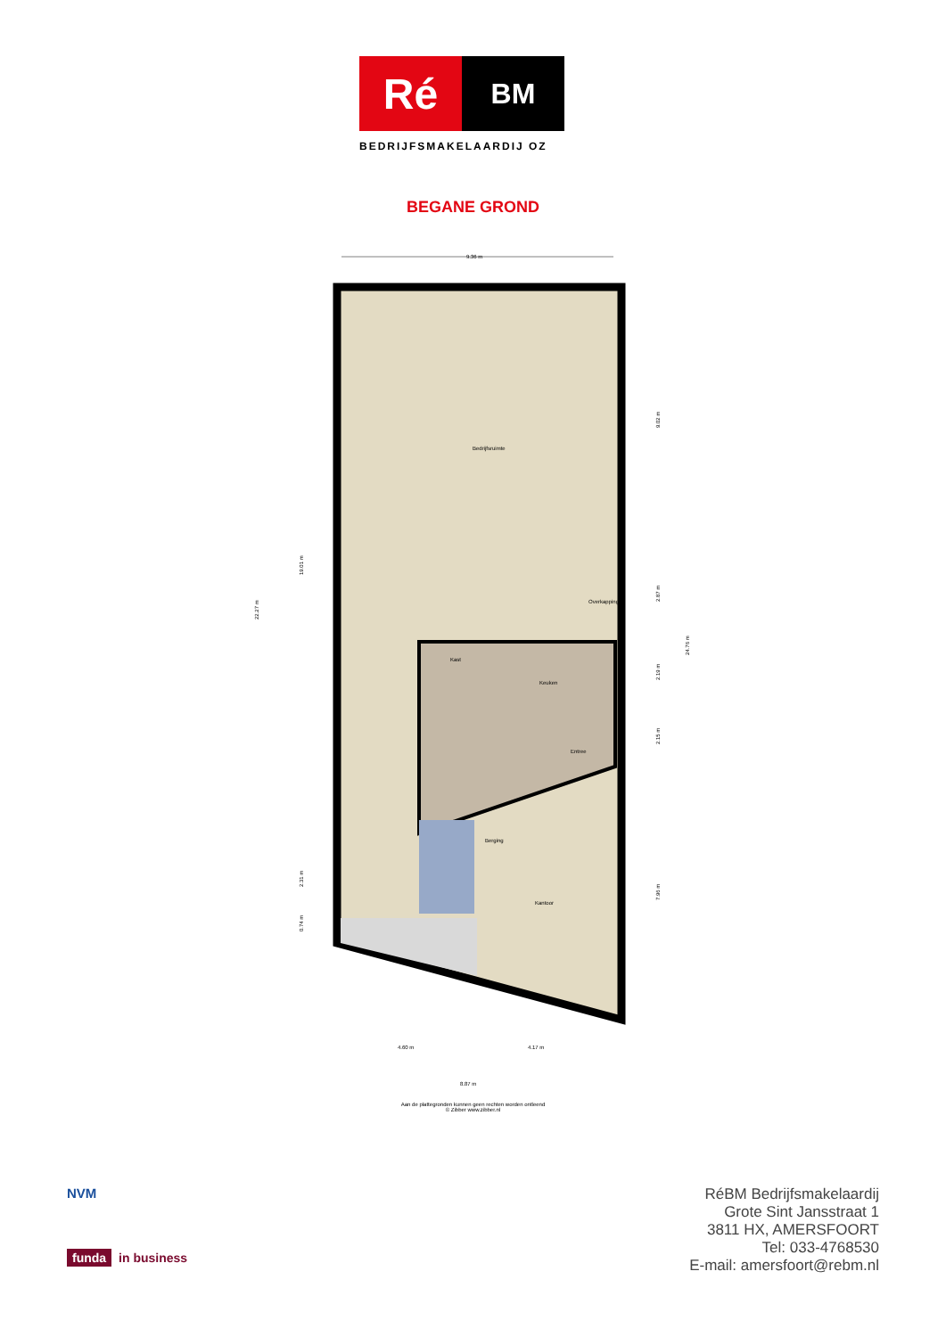Ré
BM
BEDRIJFSMAKELAARDIJ OZ
BEGANE GROND
Bedrijfsruimte
Kast
Keuken
Entree
Berging
Kantoor
Overkapping
9.36 m
4.60 m
4.17 m
8.87 m
22.27 m
19.01 m
2.31 m
0.74 m
9.02 m
2.87 m
2.19 m
2.15 m
7.96 m
24.76 m
Aan de plattegronden kunnen geen rechten worden ontleend
© Zibber www.zibber.nl
NVM
funda in business
RéBM Bedrijfsmakelaardij
Grote Sint Jansstraat 1
3811 HX, AMERSFOORT
Tel: 033-4768530
E-mail: amersfoort@rebm.nl